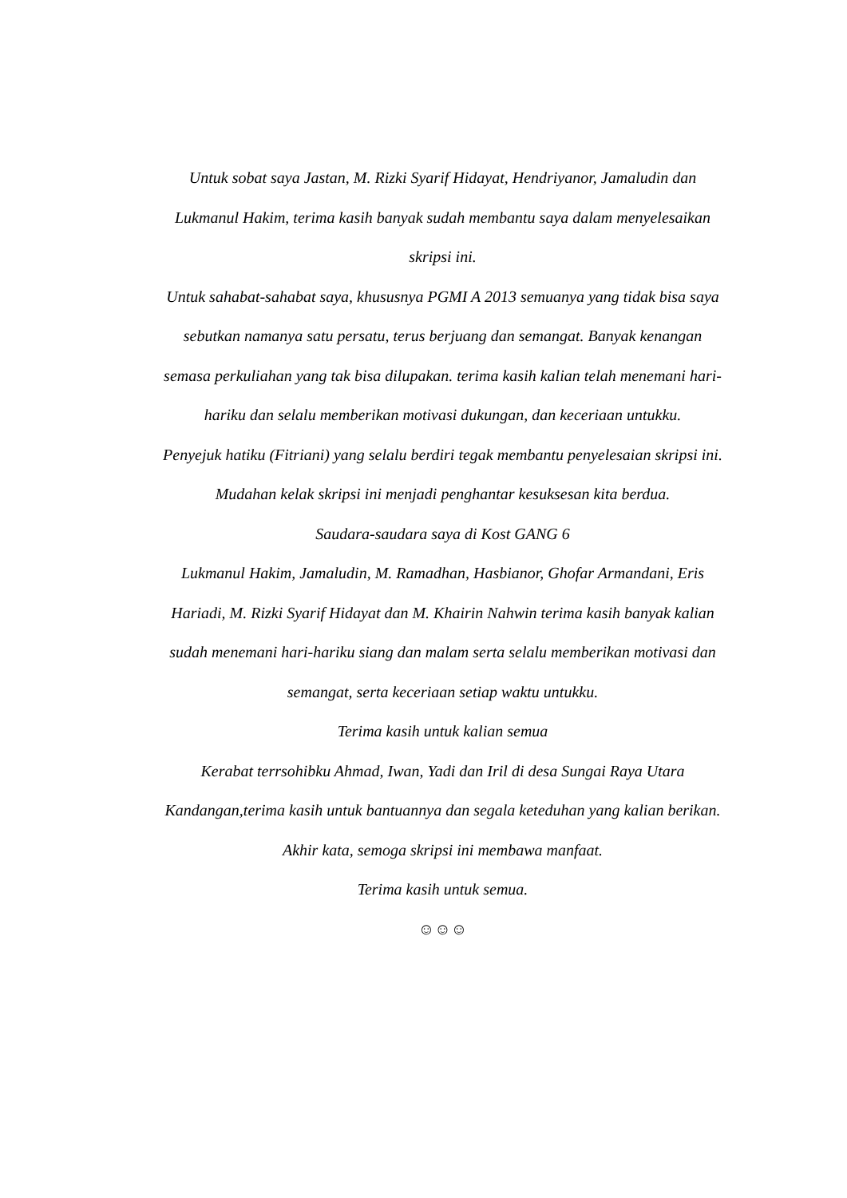Untuk sobat saya Jastan, M. Rizki Syarif Hidayat, Hendriyanor, Jamaludin dan Lukmanul Hakim, terima kasih banyak sudah membantu saya dalam menyelesaikan skripsi ini.
Untuk sahabat-sahabat saya, khususnya PGMI A 2013 semuanya yang tidak bisa saya sebutkan namanya satu persatu, terus berjuang dan semangat. Banyak kenangan semasa perkuliahan yang tak bisa dilupakan. terima kasih kalian telah menemani hari-hariku dan selalu memberikan motivasi dukungan, dan keceriaan untukku.
Penyejuk hatiku (Fitriani) yang selalu berdiri tegak membantu penyelesaian skripsi ini. Mudahan kelak skripsi ini menjadi penghantar kesuksesan kita berdua.
Saudara-saudara saya di Kost GANG 6
Lukmanul Hakim, Jamaludin, M. Ramadhan, Hasbianor, Ghofar Armandani, Eris Hariadi, M. Rizki Syarif Hidayat dan M. Khairin Nahwin terima kasih banyak kalian sudah menemani hari-hariku siang dan malam serta selalu memberikan motivasi dan semangat, serta keceriaan setiap waktu untukku.
Terima kasih untuk kalian semua
Kerabat terrsohibku Ahmad, Iwan, Yadi dan Iril di desa Sungai Raya Utara Kandangan,terima kasih untuk bantuannya dan segala keteduhan yang kalian berikan.
Akhir kata, semoga skripsi ini membawa manfaat.
Terima kasih untuk semua.
☺☺☺